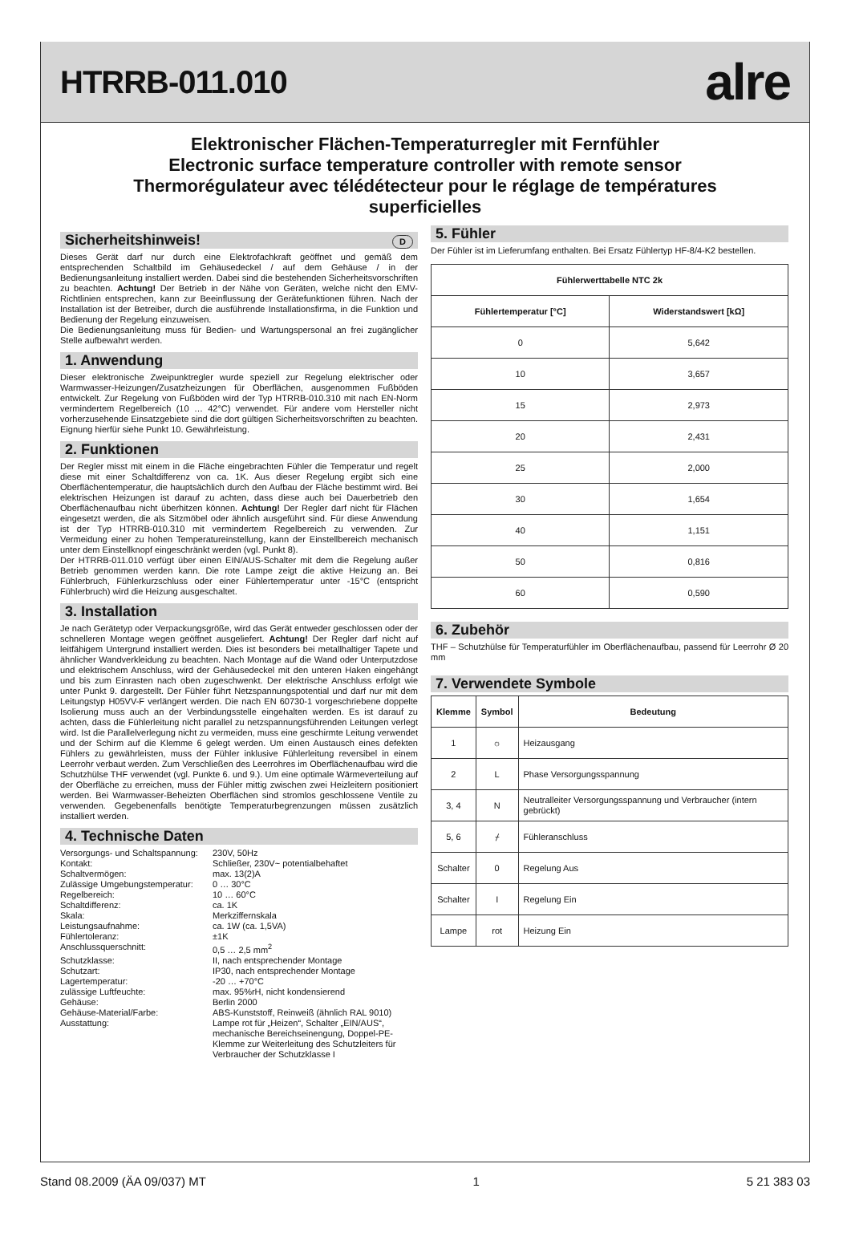HTRRB-011.010
alre
Elektronischer Flächen-Temperaturregler mit Fernfühler
Electronic surface temperature controller with remote sensor
Thermorégulateur avec télédétecteur pour le réglage de températures superficielles
Sicherheitshinweis! D
Dieses Gerät darf nur durch eine Elektrofachkraft geöffnet und gemäß dem entsprechenden Schaltbild im Gehäusedeckel / auf dem Gehäuse / in der Bedienungsanleitung installiert werden. Dabei sind die bestehenden Sicherheitsvorschriften zu beachten. Achtung! Der Betrieb in der Nähe von Geräten, welche nicht den EMV-Richtlinien entsprechen, kann zur Beeinflussung der Gerätefunktionen führen. Nach der Installation ist der Betreiber, durch die ausführende Installationsfirma, in die Funktion und Bedienung der Regelung einzuweisen.
Die Bedienungsanleitung muss für Bedien- und Wartungspersonal an frei zugänglicher Stelle aufbewahrt werden.
1. Anwendung
Dieser elektronische Zweipunktregler wurde speziell zur Regelung elektrischer oder Warmwasser-Heizungen/Zusatzheizungen für Oberflächen, ausgenommen Fußböden entwickelt. Zur Regelung von Fußböden wird der Typ HTRRB-010.310 mit nach EN-Norm vermindertem Regelbereich (10 … 42°C) verwendet. Für andere vom Hersteller nicht vorherzusehende Einsatzgebiete sind die dort gültigen Sicherheitsvorschriften zu beachten. Eignung hierfür siehe Punkt 10. Gewährleistung.
2. Funktionen
Der Regler misst mit einem in die Fläche eingebrachten Fühler die Temperatur und regelt diese mit einer Schaltdifferenz von ca. 1K. Aus dieser Regelung ergibt sich eine Oberflächentemperatur, die hauptsächlich durch den Aufbau der Fläche bestimmt wird. Bei elektrischen Heizungen ist darauf zu achten, dass diese auch bei Dauerbetrieb den Oberflächenaufbau nicht überhitzen können. Achtung! Der Regler darf nicht für Flächen eingesetzt werden, die als Sitzmöbel oder ähnlich ausgeführt sind. Für diese Anwendung ist der Typ HTRRB-010.310 mit vermindertem Regelbereich zu verwenden. Zur Vermeidung einer zu hohen Temperatureinstellung, kann der Einstellbereich mechanisch unter dem Einstellknopf eingeschränkt werden (vgl. Punkt 8).
Der HTRRB-011.010 verfügt über einen EIN/AUS-Schalter mit dem die Regelung außer Betrieb genommen werden kann. Die rote Lampe zeigt die aktive Heizung an. Bei Fühlerbruch, Fühlerkurzschluss oder einer Fühlertemperatur unter -15°C (entspricht Fühlerbruch) wird die Heizung ausgeschaltet.
3. Installation
Je nach Gerätetyp oder Verpackungsgröße, wird das Gerät entweder geschlossen oder der schnelleren Montage wegen geöffnet ausgeliefert. Achtung! Der Regler darf nicht auf leitfähigem Untergrund installiert werden. Dies ist besonders bei metallhaltiger Tapete und ähnlicher Wandverkleidung zu beachten. Nach Montage auf die Wand oder Unterputzdose und elektrischem Anschluss, wird der Gehäusedeckel mit den unteren Haken eingehängt und bis zum Einrasten nach oben zugeschwenkt. Der elektrische Anschluss erfolgt wie unter Punkt 9. dargestellt. Der Fühler führt Netzspannungspotential und darf nur mit dem Leitungstyp H05VV-F verlängert werden. Die nach EN 60730-1 vorgeschriebene doppelte Isolierung muss auch an der Verbindungsstelle eingehalten werden. Es ist darauf zu achten, dass die Fühlerleitung nicht parallel zu netzspannungsführenden Leitungen verlegt wird. Ist die Parallelverlegung nicht zu vermeiden, muss eine geschirmte Leitung verwendet und der Schirm auf die Klemme 6 gelegt werden. Um einen Austausch eines defekten Fühlers zu gewährleisten, muss der Fühler inklusive Fühlerleitung reversibel in einem Leerrohr verbaut werden. Zum Verschließen des Leerrohres im Oberflächenaufbau wird die Schutzhülse THF verwendet (vgl. Punkte 6. und 9.). Um eine optimale Wärmeverteilung auf der Oberfläche zu erreichen, muss der Fühler mittig zwischen zwei Heizleitern positioniert werden. Bei Warmwasser-Beheizten Oberflächen sind stromlos geschlossene Ventile zu verwenden. Gegebenenfalls benötigte Temperaturbegrenzungen müssen zusätzlich installiert werden.
4. Technische Daten
| Versorgungs- und Schaltspannung: | 230V, 50Hz |
| Kontakt: | Schließer, 230V~ potentialbehaftet |
| Schaltvermögen: | max. 13(2)A |
| Zulässige Umgebungstemperatur: | 0 … 30°C |
| Regelbereich: | 10 … 60°C |
| Schaltdifferenz: | ca. 1K |
| Skala: | Merkziffernskala |
| Leistungsaufnahme: | ca. 1W (ca. 1,5VA) |
| Fühlertoleranz: | ±1K |
| Anschlussquerschnitt: | 0,5 … 2,5 mm<sup>2</sup> |
| Schutzklasse: | II, nach entsprechender Montage |
| Schutzart: | IP30, nach entsprechender Montage |
| Lagertemperatur: | -20 … +70°C |
| zulässige Luftfeuchte: | max. 95%rH, nicht kondensierend |
| Gehäuse: | Berlin 2000 |
| Gehäuse-Material/Farbe: | ABS-Kunststoff, Reinweiß (ähnlich RAL 9010) |
| Ausstattung: | Lampe rot für „Heizen“, Schalter „EIN/AUS“, mechanische Bereichseinengung, Doppel-PE-Klemme zur Weiterleitung des Schutzleiters für Verbraucher der Schutzklasse I |
5. Fühler
Der Fühler ist im Lieferumfang enthalten. Bei Ersatz Fühlertyp HF-8/4-K2 bestellen.
| Fühlerwerttabelle NTC 2k | |
| --- | --- |
| Fühlertemperatur [°C] | Widerstandswert [kΩ] |
| 0 | 5,642 |
| 10 | 3,657 |
| 15 | 2,973 |
| 20 | 2,431 |
| 25 | 2,000 |
| 30 | 1,654 |
| 40 | 1,151 |
| 50 | 0,816 |
| 60 | 0,590 |
6. Zubehör
THF – Schutzhülse für Temperaturfühler im Oberflächenaufbau, passend für Leerrohr Ø 20 mm
7. Verwendete Symbole
| Klemme | Symbol | Bedeutung |
| --- | --- | --- |
| 1 | ☼ | Heizausgang |
| 2 | L | Phase Versorgungsspannung |
| 3, 4 | N | Neutralleiter Versorgungsspannung und Verbraucher (intern gebrückt) |
| 5, 6 | ⌿ | Fühleranschluss |
| Schalter | 0 | Regelung Aus |
| Schalter | I | Regelung Ein |
| Lampe | rot | Heizung Ein |
Stand 08.2009 (ÄA 09/037) MT 1 5 21 383 03